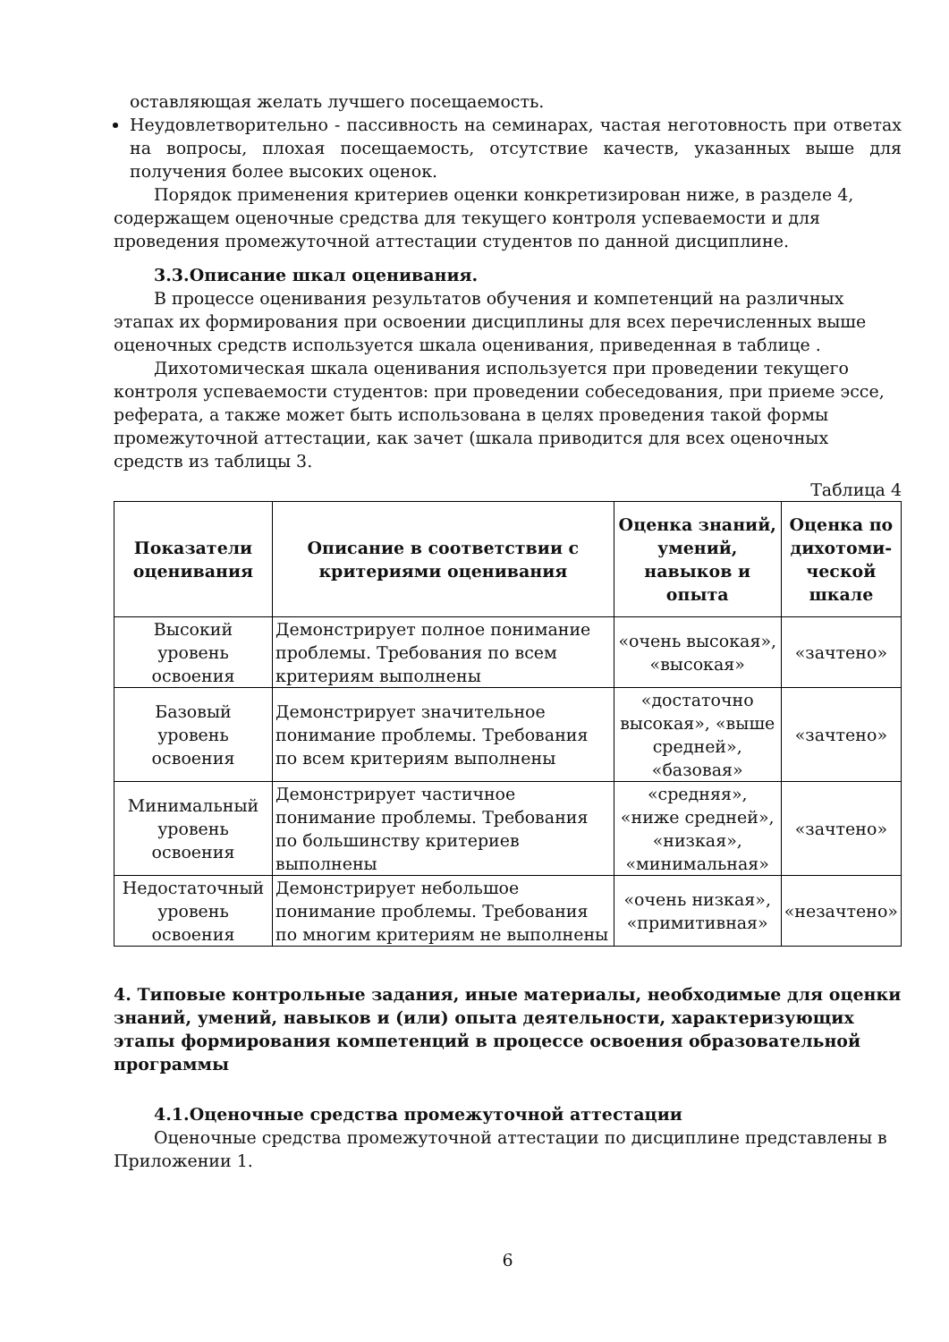оставляющая желать лучшего посещаемость.
Неудовлетворительно - пассивность на семинарах, частая неготовность при ответах на вопросы, плохая посещаемость, отсутствие качеств, указанных выше для получения более высоких оценок.
Порядок применения критериев оценки конкретизирован ниже, в разделе 4, содержащем оценочные средства для текущего контроля успеваемости и для проведения промежуточной аттестации студентов по данной дисциплине.
3.3.Описание шкал оценивания.
В процессе оценивания результатов обучения и компетенций на различных этапах их формирования при освоении дисциплины для всех перечисленных выше оценочных средств используется шкала оценивания, приведенная в таблице .
Дихотомическая шкала оценивания используется при проведении текущего контроля успеваемости студентов: при проведении собеседования, при приеме эссе, реферата, а также может быть использована в целях проведения такой формы промежуточной аттестации, как зачет (шкала приводится для всех оценочных средств из таблицы 3.
Таблица 4
| Показатели оценивания | Описание в соответствии с критериями оценивания | Оценка знаний, умений, навыков и опыта | Оценка по дихотоми-ческой шкале |
| --- | --- | --- | --- |
| Высокий уровень освоения | Демонстрирует полное понимание проблемы. Требования по всем критериям выполнены | «очень высокая», «высокая» | «зачтено» |
| Базовый уровень освоения | Демонстрирует значительное понимание проблемы. Требования по всем критериям выполнены | «достаточно высокая», «выше средней», «базовая» | «зачтено» |
| Минимальный уровень освоения | Демонстрирует частичное понимание проблемы. Требования по большинству критериев выполнены | «средняя», «ниже средней», «низкая», «минимальная» | «зачтено» |
| Недостаточный уровень освоения | Демонстрирует небольшое понимание проблемы. Требования по многим критериям не выполнены | «очень низкая», «примитивная» | «незачтено» |
4. Типовые контрольные задания, иные материалы, необходимые для оценки знаний, умений, навыков и (или) опыта деятельности, характеризующих этапы формирования компетенций в процессе освоения образовательной программы
4.1.Оценочные средства промежуточной аттестации
Оценочные средства промежуточной аттестации по дисциплине представлены в Приложении 1.
6